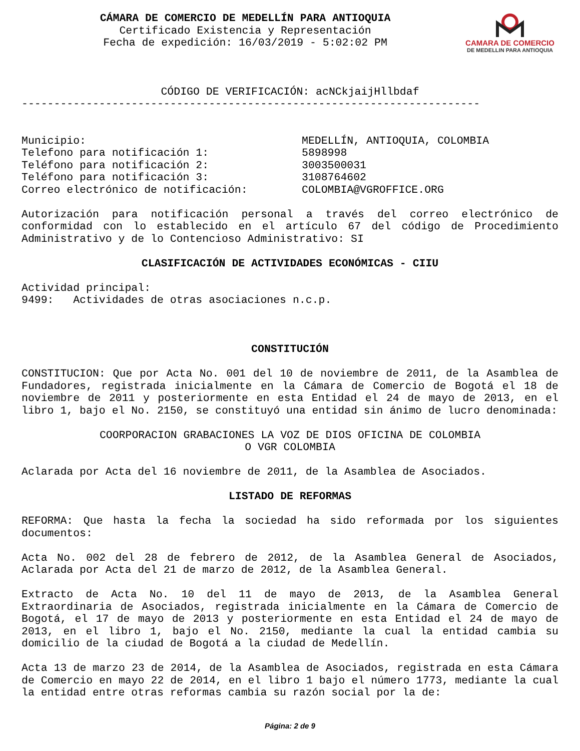CAMARA DE COMERCIO
DE MEDELLIN PARA ANTIOQUIA
CÁMARA DE COMERCIO DE MEDELLÍN PARA ANTIOQUIA
Certificado Existencia y Representación
Fecha de expedición: 16/03/2019 - 5:02:02 PM
CÓDIGO DE VERIFICACIÓN: acNCkjaijHllbdaf
-----------------------------------------------------------------------
Municipio: MEDELLÍN, ANTIOQUIA, COLOMBIA
Telefono para notificación 1: 5898998
Teléfono para notificación 2: 3003500031
Teléfono para notificación 3: 3108764602
Correo electrónico de notificación: COLOMBIA@VGROFFICE.ORG
Autorización para notificación personal a través del correo electrónico de conformidad con lo establecido en el artículo 67 del código de Procedimiento Administrativo y de lo Contencioso Administrativo: SI
CLASIFICACIÓN DE ACTIVIDADES ECONÓMICAS - CIIU
Actividad principal:
9499: Actividades de otras asociaciones n.c.p.
CONSTITUCIÓN
CONSTITUCION: Que por Acta No. 001 del 10 de noviembre de 2011, de la Asamblea de Fundadores, registrada inicialmente en la Cámara de Comercio de Bogotá el 18 de noviembre de 2011 y posteriormente en esta Entidad el 24 de mayo de 2013, en el libro 1, bajo el No. 2150, se constituyó una entidad sin ánimo de lucro denominada:
COORPORACION GRABACIONES LA VOZ DE DIOS OFICINA DE COLOMBIA
O VGR COLOMBIA
Aclarada por Acta del 16 noviembre de 2011, de la Asamblea de Asociados.
LISTADO DE REFORMAS
REFORMA: Que hasta la fecha la sociedad ha sido reformada por los siguientes documentos:
Acta No. 002 del 28 de febrero de 2012, de la Asamblea General de Asociados, Aclarada por Acta del 21 de marzo de 2012, de la Asamblea General.
Extracto de Acta No. 10 del 11 de mayo de 2013, de la Asamblea General Extraordinaria de Asociados, registrada inicialmente en la Cámara de Comercio de Bogotá, el 17 de mayo de 2013 y posteriormente en esta Entidad el 24 de mayo de 2013, en el libro 1, bajo el No. 2150, mediante la cual la entidad cambia su domicilio de la ciudad de Bogotá a la ciudad de Medellín.
Acta 13 de marzo 23 de 2014, de la Asamblea de Asociados, registrada en esta Cámara de Comercio en mayo 22 de 2014, en el libro 1 bajo el número 1773, mediante la cual la entidad entre otras reformas cambia su razón social por la de:
Página: 2 de 9